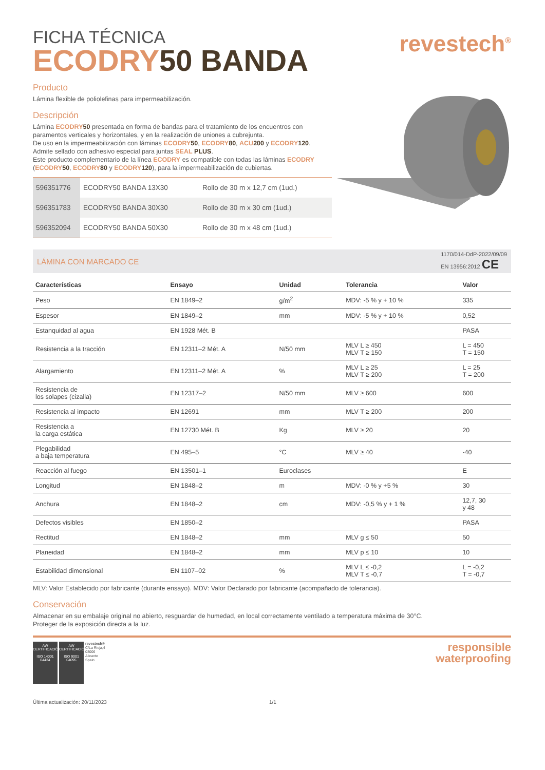FICHA TÉCNICA
ECODRY 50 BANDA
revestech<sup>®</sup>
Producto
Lámina flexible de poliolefinas para impermeabilización.
Descripción
Lámina ECODRY 50 presentada en forma de bandas para el tratamiento de los encuentros con paramentos verticales y horizontales, y en la realización de uniones a cubrejunta.
De uso en la impermeabilización con láminas ECODRY 50, ECODRY 80, ACU 200 y ECODRY 120. Admite sellado con adhesivo especial para juntas SEAL PLUS.
Este producto complementario de la línea ECODRY es compatible con todas las láminas ECODRY (ECODRY 50, ECODRY 80 y ECODRY 120), para la impermeabilización de cubiertas.
| 596351776 | ECODRY50 BANDA 13X30 | Rollo de 30 m x 12,7 cm (1ud.) |
| 596351783 | ECODRY50 BANDA 30X30 | Rollo de 30 m x 30 cm (1ud.) |
| 596352094 | ECODRY50 BANDA 50X30 | Rollo de 30 m x 48 cm (1ud.) |
LÁMINA CON MARCADO CE
1170/014-DdP-2022/09/09
EN 13956:2012 CE
| Características | Ensayo | Unidad | Tolerancia | Valor |
| --- | --- | --- | --- | --- |
| Peso | EN 1849–2 | g/m<sup>2</sup> | MDV: -5 % y + 10 % | 335 |
| Espesor | EN 1849–2 | mm | MDV: -5 % y + 10 % | 0,52 |
| Estanquidad al agua | EN 1928 Mét. B | | | PASA |
| Resistencia a la tracción | EN 12311–2 Mét. A | N/50 mm | MLV L ≥ 450 MLV T ≥ 150 | L = 450 T = 150 |
| Alargamiento | EN 12311–2 Mét. A | % | MLV L ≥ 25 MLV T ≥ 200 | L = 25 T = 200 |
| Resistencia de los solapes (cizalla) | EN 12317–2 | N/50 mm | MLV ≥ 600 | 600 |
| Resistencia al impacto | EN 12691 | mm | MLV T ≥ 200 | 200 |
| Resistencia a la carga estática | EN 12730 Mét. B | Kg | MLV ≥ 20 | 20 |
| Plegabilidad a baja temperatura | EN 495–5 | °C | MLV ≥ 40 | -40 |
| Reacción al fuego | EN 13501–1 | Euroclases | | E |
| Longitud | EN 1848–2 | m | MDV: -0 % y +5 % | 30 |
| Anchura | EN 1848–2 | cm | MDV: -0,5 % y + 1 % | 12,7, 30 y 48 |
| Defectos visibles | EN 1850–2 | | | PASA |
| Rectitud | EN 1848–2 | mm | MLV g ≤ 50 | 50 |
| Planeidad | EN 1848–2 | mm | MLV p ≤ 10 | 10 |
| Estabilidad dimensional | EN 1107–02 | % | MLV L ≤ -0,2 MLV T ≤ -0,7 | L = -0,2 T = -0,7 |
MLV: Valor Establecido por fabricante (durante ensayo). MDV: Valor Declarado por fabricante (acompañado de tolerancia).
Conservación
Almacenar en su embalaje original no abierto, resguardar de humedad, en local correctamente ventilado a temperatura máxima de 30°C.
Proteger de la exposición directa a la luz.
AW CERTIFICACIÓN
ISO 14001
04434 AW CERTIFICACIÓN
ISO 9001
04095 revestech®
C/La Rioja,4
03006
Alicante
Spain
responsible
waterproofing
Última actualización: 20/11/2023 1/1